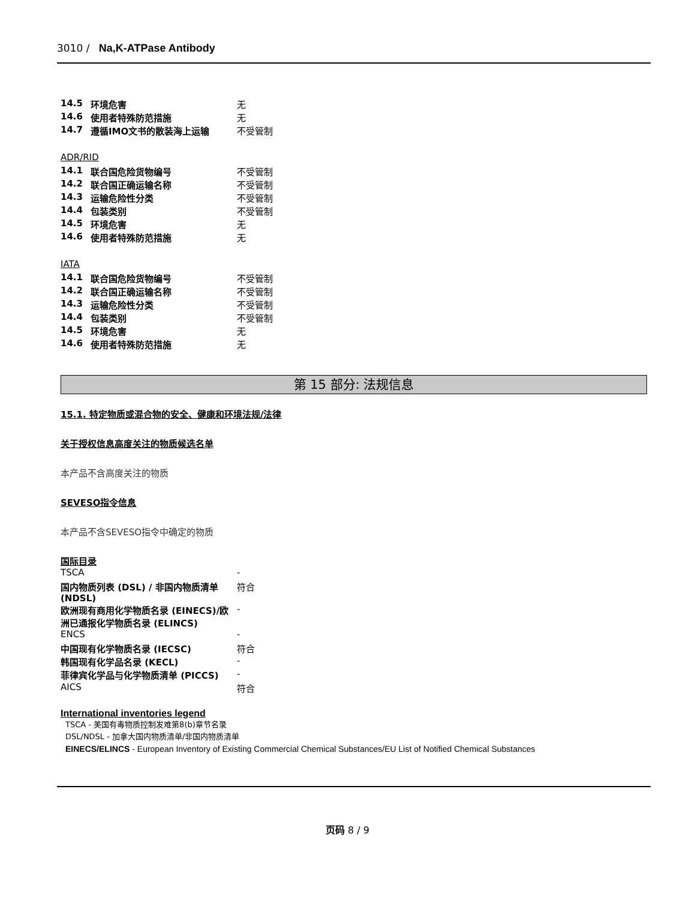3010 / Na,K-ATPase Antibody
| 14.5 | 环境危害 | 无 |
| 14.6 | 使用者特殊防范措施 | 无 |
| 14.7 | 遵循IMO文书的散装海上运输 | 不受管制 |
ADR/RID
| 14.1 | 联合国危险货物编号 | 不受管制 |
| 14.2 | 联合国正确运输名称 | 不受管制 |
| 14.3 | 运输危险性分类 | 不受管制 |
| 14.4 | 包装类别 | 不受管制 |
| 14.5 | 环境危害 | 无 |
| 14.6 | 使用者特殊防范措施 | 无 |
IATA
| 14.1 | 联合国危险货物编号 | 不受管制 |
| 14.2 | 联合国正确运输名称 | 不受管制 |
| 14.3 | 运输危险性分类 | 不受管制 |
| 14.4 | 包装类别 | 不受管制 |
| 14.5 | 环境危害 | 无 |
| 14.6 | 使用者特殊防范措施 | 无 |
第 15 部分: 法规信息
15.1. 特定物质或混合物的安全、健康和环境法规/法律
关于授权信息高度关注的物质候选名单
本产品不含高度关注的物质
SEVESO指令信息
本产品不含SEVESO指令中确定的物质
国际目录
| TSCA | - |
| 国内物质列表 (DSL) / 非国内物质清单 (NDSL) | 符合 |
| 欧洲现有商用化学物质名录 (EINECS)/欧洲已通报化学物质名录 (ELINCS) | - |
| ENCS | - |
| 中国现有化学物质名录 (IECSC) | 符合 |
| 韩国现有化学品名录 (KECL) | - |
| 菲律宾化学品与化学物质清单 (PICCS) | - |
| AICS | 符合 |
International inventories legend
TSCA - 美国有毒物质控制发难第8(b)章节名录
DSL/NDSL - 加拿大国内物质清单/非国内物质清单
EINECS/ELINCS - European Inventory of Existing Commercial Chemical Substances/EU List of Notified Chemical Substances
页码 8 / 9